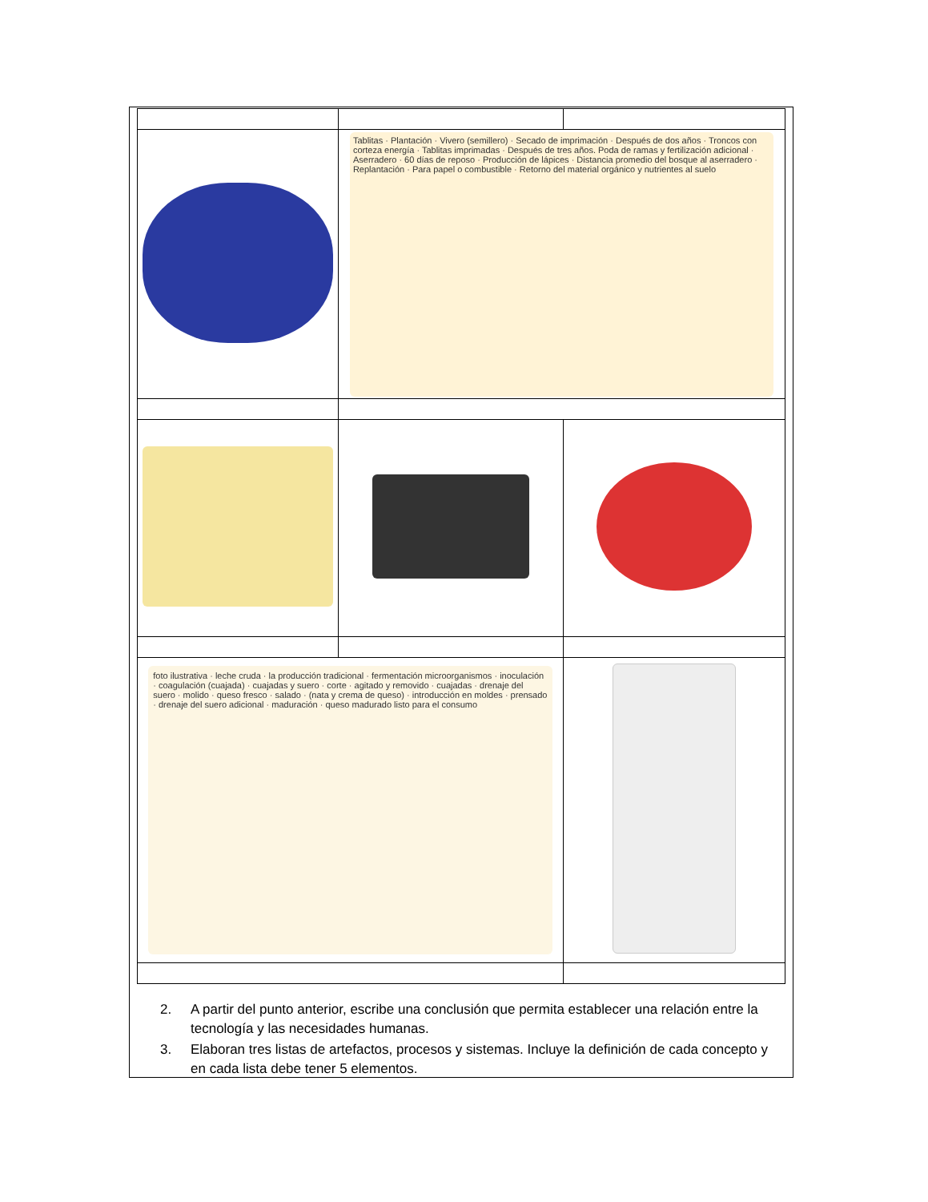| | Tablitas · Plantación · Vivero (semillero) · Secado de imprimación · Después de dos años · Troncos con corteza energía · Tablitas imprimadas · Después de tres años. Poda de ramas y fertilización adicional · Aserradero · 60 días de reposo · Producción de lápices · Distancia promedio del bosque al aserradero · Replantación · Para papel o combustible · Retorno del material orgánico y nutrientes al suelo | |
| foto ilustrativa · leche cruda · la producción tradicional · fermentación microorganismos · inoculación · coagulación (cuajada) · cuajadas y suero · corte · agitado y removido · cuajadas · drenaje del suero · molido · queso fresco · salado · (nata y crema de queso) · introducción en moldes · prensado · drenaje del suero adicional · maduración · queso madurado listo para el consumo | | |
2. A partir del punto anterior, escribe una conclusión que permita establecer una relación entre la tecnología y las necesidades humanas.
3. Elaboran tres listas de artefactos, procesos y sistemas. Incluye la definición de cada concepto y en cada lista debe tener 5 elementos.